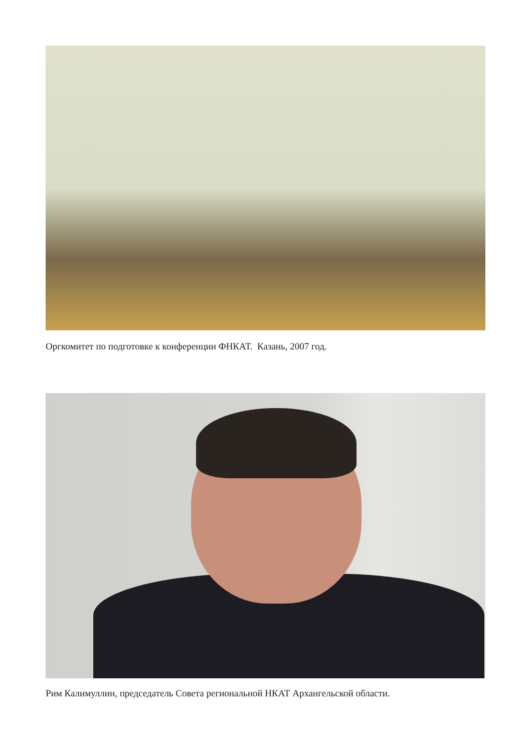Оргкомитет по подготовке к конференции ФНКАТ. Казань, 2007 год.
Рим Калимуллин, председатель Совета региональной НКАТ Архангельской области.